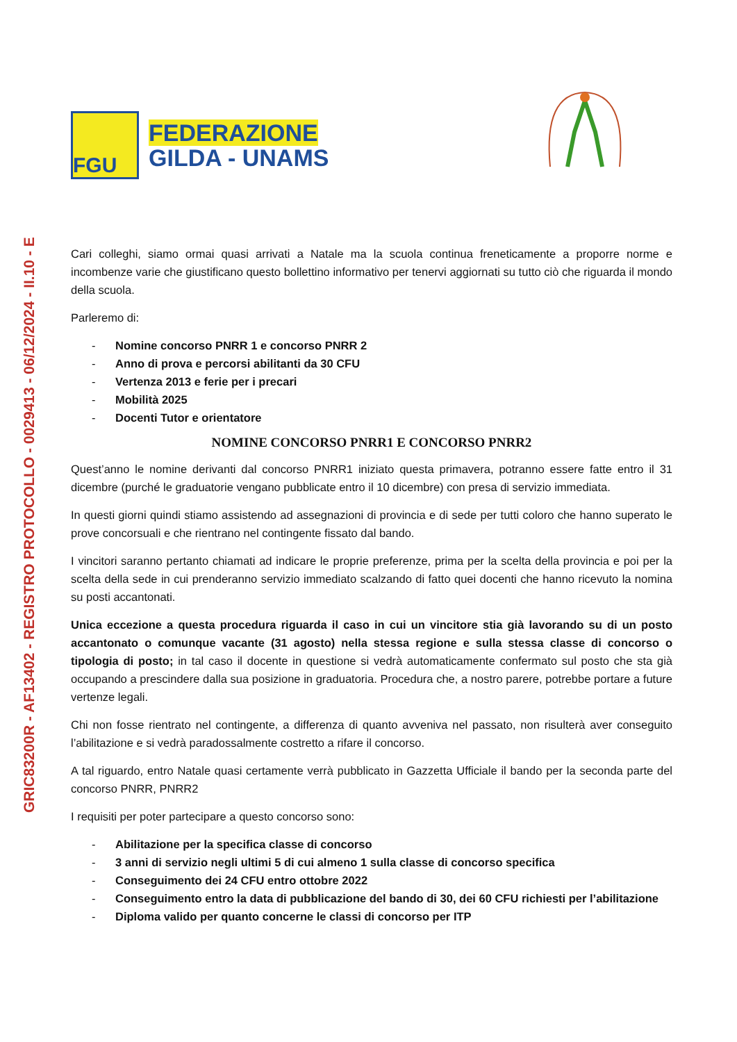GRIC83200R - AF13402 - REGISTRO PROTOCOLLO - 0029413 - 06/12/2024 - II.10 - E
FGU
FEDERAZIONE
GILDA - UNAMS
Cari colleghi, siamo ormai quasi arrivati a Natale ma la scuola continua freneticamente a proporre norme e incombenze varie che giustificano questo bollettino informativo per tenervi aggiornati su tutto ciò che riguarda il mondo della scuola.
Parleremo di:
- Nomine concorso PNRR 1 e concorso PNRR 2
- Anno di prova e percorsi abilitanti da 30 CFU
- Vertenza 2013 e ferie per i precari
- Mobilità 2025
- Docenti Tutor e orientatore
NOMINE CONCORSO PNRR1 E CONCORSO PNRR2
Quest’anno le nomine derivanti dal concorso PNRR1 iniziato questa primavera, potranno essere fatte entro il 31 dicembre (purché le graduatorie vengano pubblicate entro il 10 dicembre) con presa di servizio immediata.
In questi giorni quindi stiamo assistendo ad assegnazioni di provincia e di sede per tutti coloro che hanno superato le prove concorsuali e che rientrano nel contingente fissato dal bando.
I vincitori saranno pertanto chiamati ad indicare le proprie preferenze, prima per la scelta della provincia e poi per la scelta della sede in cui prenderanno servizio immediato scalzando di fatto quei docenti che hanno ricevuto la nomina su posti accantonati.
Unica eccezione a questa procedura riguarda il caso in cui un vincitore stia già lavorando su di un posto accantonato o comunque vacante (31 agosto) nella stessa regione e sulla stessa classe di concorso o tipologia di posto; in tal caso il docente in questione si vedrà automaticamente confermato sul posto che sta già occupando a prescindere dalla sua posizione in graduatoria. Procedura che, a nostro parere, potrebbe portare a future vertenze legali.
Chi non fosse rientrato nel contingente, a differenza di quanto avveniva nel passato, non risulterà aver conseguito l’abilitazione e si vedrà paradossalmente costretto a rifare il concorso.
A tal riguardo, entro Natale quasi certamente verrà pubblicato in Gazzetta Ufficiale il bando per la seconda parte del concorso PNRR, PNRR2
I requisiti per poter partecipare a questo concorso sono:
- Abilitazione per la specifica classe di concorso
- 3 anni di servizio negli ultimi 5 di cui almeno 1 sulla classe di concorso specifica
- Conseguimento dei 24 CFU entro ottobre 2022
- Conseguimento entro la data di pubblicazione del bando di 30, dei 60 CFU richiesti per l’abilitazione
- Diploma valido per quanto concerne le classi di concorso per ITP